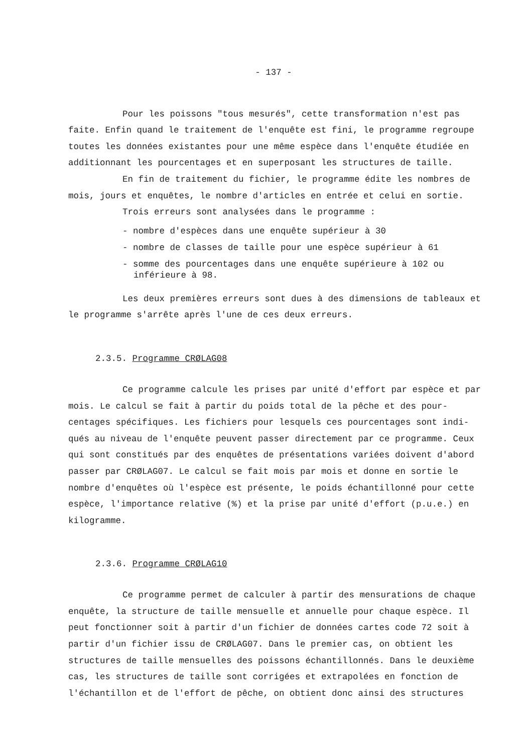- 137 -
Pour les poissons "tous mesurés", cette transformation n'est pas faite. Enfin quand le traitement de l'enquête est fini, le programme regroupe toutes les données existantes pour une même espèce dans l'enquête étudiée en additionnant les pourcentages et en superposant les structures de taille.
En fin de traitement du fichier, le programme édite les nombres de mois, jours et enquêtes, le nombre d'articles en entrée et celui en sortie.
Trois erreurs sont analysées dans le programme :
- nombre d'espèces dans une enquête supérieur à 30
- nombre de classes de taille pour une espèce supérieur à 61
- somme des pourcentages dans une enquête supérieure à 102 ou inférieure à 98.
Les deux premières erreurs sont dues à des dimensions de tableaux et le programme s'arrête après l'une de ces deux erreurs.
2.3.5. Programme CRØLAG08
Ce programme calcule les prises par unité d'effort par espèce et par mois. Le calcul se fait à partir du poids total de la pêche et des pour-centages spécifiques. Les fichiers pour lesquels ces pourcentages sont indi-qués au niveau de l'enquête peuvent passer directement par ce programme. Ceux qui sont constitués par des enquêtes de présentations variées doivent d'abord passer par CRØLAG07. Le calcul se fait mois par mois et donne en sortie le nombre d'enquêtes où l'espèce est présente, le poids échantillonné pour cette espèce, l'importance relative (%) et la prise par unité d'effort (p.u.e.) en kilogramme.
2.3.6. Programme CRØLAG10
Ce programme permet de calculer à partir des mensurations de chaque enquête, la structure de taille mensuelle et annuelle pour chaque espèce. Il peut fonctionner soit à partir d'un fichier de données cartes code 72 soit à partir d'un fichier issu de CRØLAG07. Dans le premier cas, on obtient les structures de taille mensuelles des poissons échantillonnés. Dans le deuxième cas, les structures de taille sont corrigées et extrapolées en fonction de l'échantillon et de l'effort de pêche, on obtient donc ainsi des structures